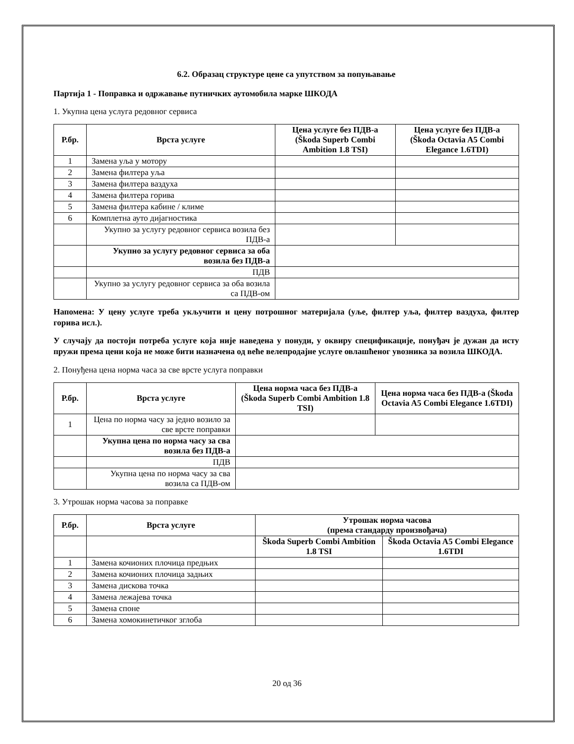6.2. Образац структуре цене са упутством за попуњавање
Партија 1 - Поправка и одржавање путничких аутомобила марке ШКОДА
1. Укупна цена услуга редовног сервиса
| Р.бр. | Врста услуге | Цена услуге без ПДВ-а (Škoda Superb Combi Ambition 1.8 TSI) | Цена услуге без ПДВ-а (Škoda Octavia A5 Combi Elegance 1.6TDI) |
| --- | --- | --- | --- |
| 1 | Замена уља у мотору | | |
| 2 | Замена филтера уља | | |
| 3 | Замена филтера ваздуха | | |
| 4 | Замена филтера горива | | |
| 5 | Замена филтера кабине / климе | | |
| 6 | Комплетна ауто дијагностика | | |
| | Укупно за услугу редовног сервиса возила без ПДВ-а | | |
| | Укупно за услугу редовног сервиса за оба возила без ПДВ-а | | |
| | ПДВ | | |
| | Укупно за услугу редовног сервиса за оба возила са ПДВ-ом | | |
Напомена: У цену услуге треба укључити и цену потрошног материјала (уље, филтер уља, филтер ваздуха, филтер горива исл.).
У случају да постоји потреба услуге која није наведена у понуди, у оквиру спецификације, понуђач је дужан да исту пружи према цени која не може бити назначена од веће велепродајне услуге овлашћеног увозника за возила ШКОДА.
2. Понуђена цена норма часа за све врсте услуга поправки
| Р.бр. | Врста услуге | Цена норма часа без ПДВ-а (Škoda Superb Combi Ambition 1.8 TSI) | Цена норма часа без ПДВ-а (Škoda Octavia A5 Combi Elegance 1.6TDI) |
| --- | --- | --- | --- |
| 1 | Цена по норма часу за једно возило за све врсте поправки | | |
| | Укупна цена по норма часу за сва возила без ПДВ-а | | |
| | ПДВ | | |
| | Укупна цена по норма часу за сва возила са ПДВ-ом | | |
3. Утрошак норма часова за поправке
| Р.бр. | Врста услуге | Утрошак норма часова (према стандарду произвођача) | |
| --- | --- | --- | --- |
| | | Škoda Superb Combi Ambition 1.8 TSI | Škoda Octavia A5 Combi Elegance 1.6TDI |
| 1 | Замена кочионих плочица предњих | | |
| 2 | Замена кочионих плочица задњих | | |
| 3 | Замена дискова точка | | |
| 4 | Замена лежајева точка | | |
| 5 | Замена споне | | |
| 6 | Замена хомокинетичког зглоба | | |
20 од 36